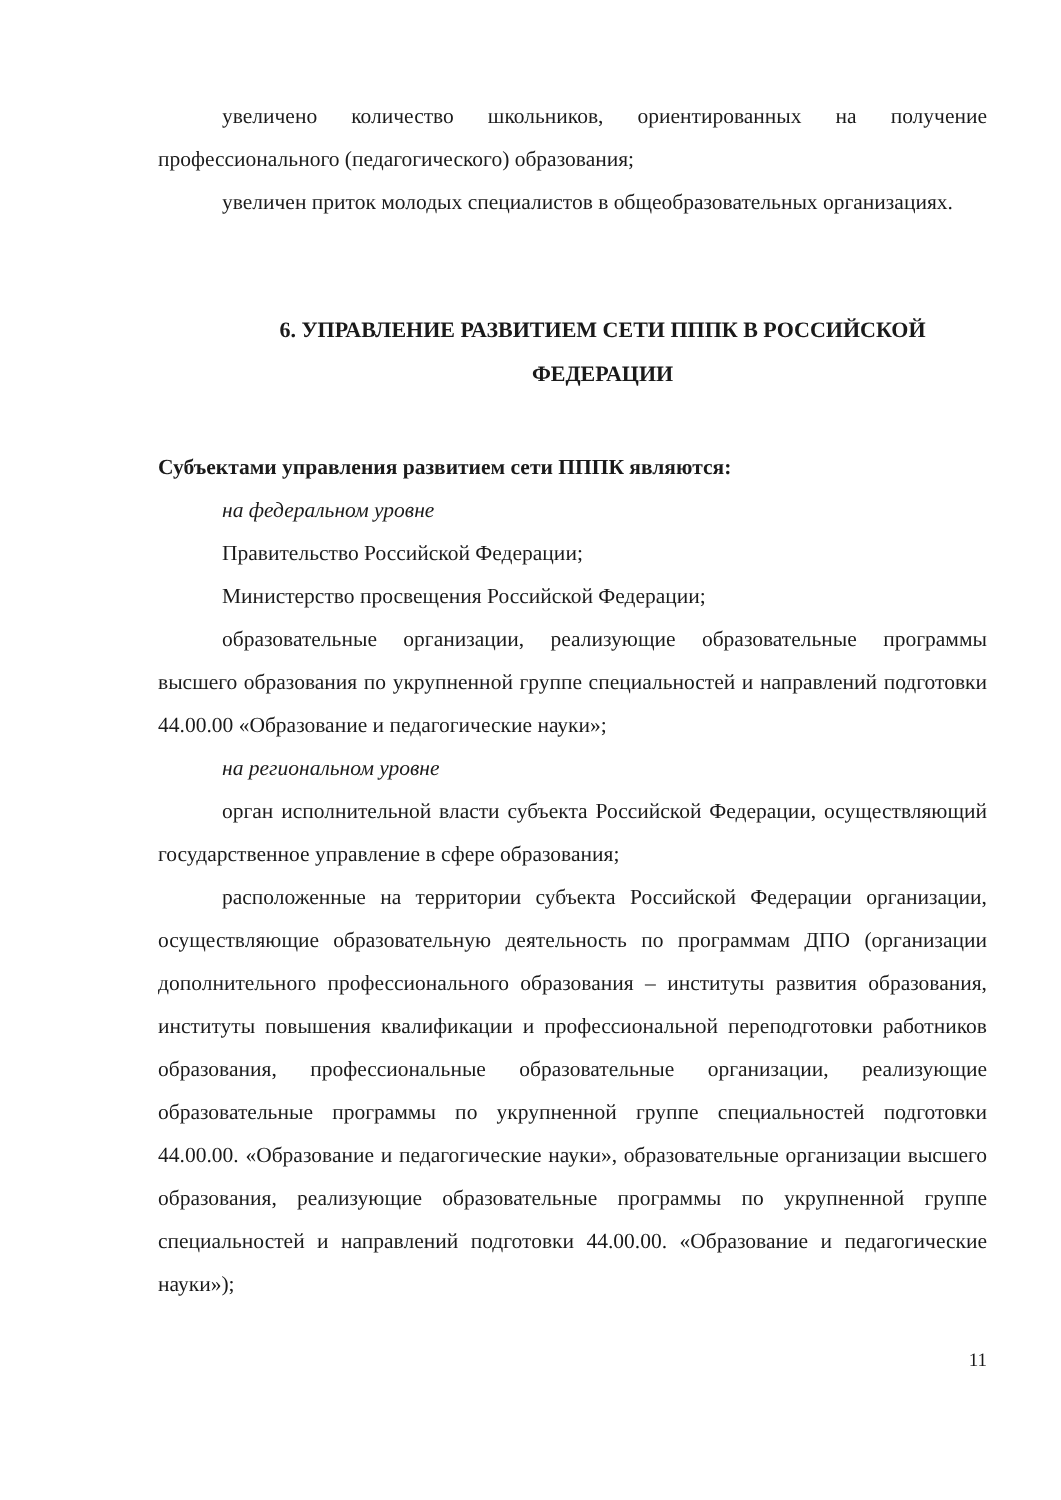увеличено количество школьников, ориентированных на получение профессионального (педагогического) образования;
увеличен приток молодых специалистов в общеобразовательных организациях.
6. УПРАВЛЕНИЕ РАЗВИТИЕМ СЕТИ ПППК В РОССИЙСКОЙ ФЕДЕРАЦИИ
Субъектами управления развитием сети ПППК являются:
на федеральном уровне
Правительство Российской Федерации;
Министерство просвещения Российской Федерации;
образовательные организации, реализующие образовательные программы высшего образования по укрупненной группе специальностей и направлений подготовки 44.00.00 «Образование и педагогические науки»;
на региональном уровне
орган исполнительной власти субъекта Российской Федерации, осуществляющий государственное управление в сфере образования;
расположенные на территории субъекта Российской Федерации организации, осуществляющие образовательную деятельность по программам ДПО (организации дополнительного профессионального образования – институты развития образования, институты повышения квалификации и профессиональной переподготовки работников образования, профессиональные образовательные организации, реализующие образовательные программы по укрупненной группе специальностей подготовки 44.00.00. «Образование и педагогические науки», образовательные организации высшего образования, реализующие образовательные программы по укрупненной группе специальностей и направлений подготовки 44.00.00. «Образование и педагогические науки»);
11